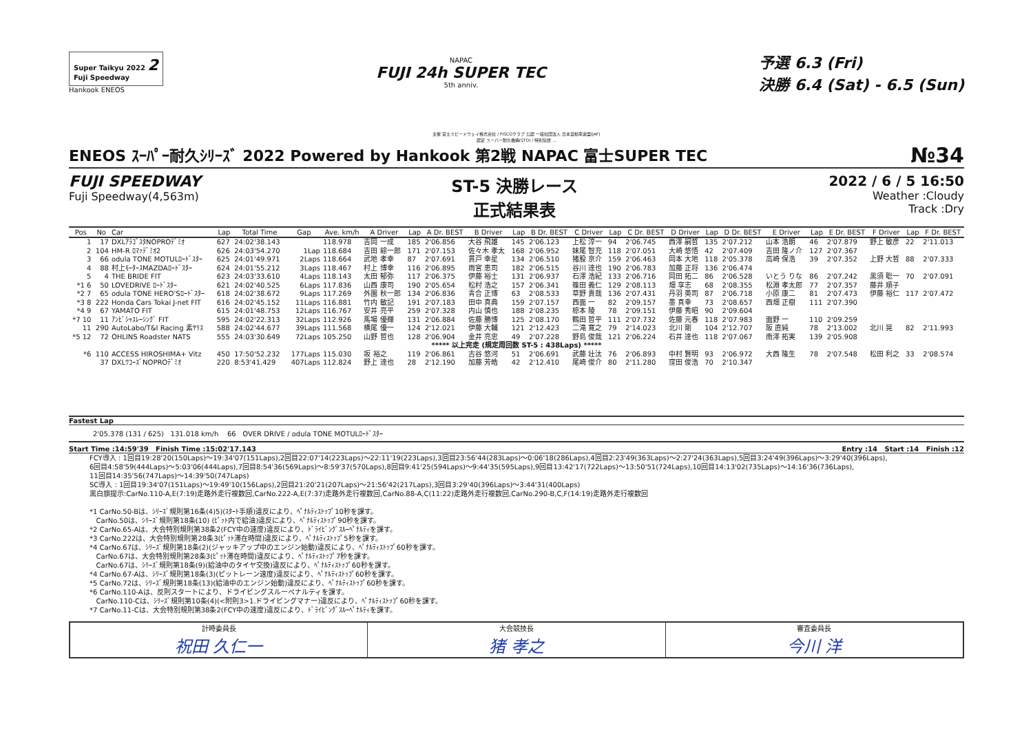Super Taikyu 2022 2
Fuji Speedway
Hankook ENEOS
NAPAC
FUJI 24h SUPER TEC
5th anniv.
予選 6.3 (Fri)
決勝 6.4 (Sat) - 6.5 (Sun)
主催 富士スピードウェイ株式会社 / FISCOクラブ 公認 一般社団法人 日本自動車連盟(JAF)
認定 スーパー耐久機構(STO) / 特別協賛 …
ENEOS ｽｰﾊﾟｰ耐久ｼﾘｰｽﾞ 2022 Powered by Hankook 第2戦 NAPAC 富士SUPER TEC №34
FUJI SPEEDWAY
Fuji Speedway(4,563m)
ST-5 決勝レース
正式結果表
2022 / 6 / 5 16:50
Weather :Cloudy
Track :Dry
| Pos | No | Car | Lap | Total Time | Gap | Ave. km/h | A Driver | Lap | A Dr. BEST | B Driver | Lap | B Dr. BEST | C Driver | Lap | C Dr. BEST | D Driver | Lap | D Dr. BEST | E Driver | Lap | E Dr. BEST | F Driver | Lap | F Dr. BEST |
| --- | --- | --- | --- | --- | --- | --- | --- | --- | --- | --- | --- | --- | --- | --- | --- | --- | --- | --- | --- | --- | --- | --- | --- | --- |
| 1 | 17 | DXLｱﾗｺﾞｽﾀNOPROﾃﾞﾐｵ | 627 | 24:02'38.143 | | 118.978 | 吉岡 一成 | 185 | 2'06.856 | 大谷 飛雄 | 145 | 2'06.123 | 上松 淳一 | 94 | 2'06.745 | 西澤 嗣哲 | 135 | 2'07.212 | 山本 浩朗 | 46 | 2'07.879 | 野上 敏彦 | 22 | 2'11.013 |
| 2 | 104 | HM-R ﾛﾏｯﾃﾞﾐｵ2 | 626 | 24:03'54.270 | 1Lap | 118.684 | 吉田 綜一郎 | 171 | 2'07.153 | 佐々木 孝太 | 168 | 2'06.952 | 妹尾 智充 | 118 | 2'07.051 | 大崎 悠悟 | 42 | 2'07.409 | 吉田 隆ノ介 | 127 | 2'07.367 | | | |
| 3 | 66 | odula TONE MOTULﾛｰﾄﾞｽﾀｰ | 625 | 24:01'49.971 | 2Laps | 118.664 | 武地 孝幸 | 87 | 2'07.691 | 貫戸 幸星 | 134 | 2'06.510 | 猪股 京介 | 159 | 2'06.463 | 岡本 大地 | 118 | 2'05.378 | 高崎 保浩 | 39 | 2'07.352 | 上野 大哲 | 88 | 2'07.333 |
| 4 | 88 | 村上ﾓｰﾀｰｽMAZDAﾛｰﾄﾞｽﾀｰ | 624 | 24:01'55.212 | 3Laps | 118.467 | 村上 博幸 | 116 | 2'06.895 | 雨宮 恵司 | 182 | 2'06.515 | 谷川 達也 | 190 | 2'06.783 | 加藤 正将 | 136 | 2'06.474 | | | | | | |
| 5 | 4 | THE BRIDE FIT | 623 | 24:03'33.610 | 4Laps | 118.143 | 太田 郁弥 | 117 | 2'06.375 | 伊藤 裕士 | 131 | 2'06.937 | 石澤 浩紀 | 133 | 2'06.716 | 岡田 拓二 | 86 | 2'06.528 | いとう りな | 86 | 2'07.242 | 黒須 聡一 | 70 | 2'07.091 |
| *1 6 | 50 | LOVEDRIVE ﾛｰﾄﾞｽﾀｰ | 621 | 24:02'40.525 | 6Laps | 117.836 | 山西 康司 | 190 | 2'05.654 | 松村 浩之 | 157 | 2'06.341 | 篠田 義仁 | 129 | 2'08.113 | 畑 享志 | 68 | 2'08.355 | 松淵 孝太郎 | 77 | 2'07.357 | 藤井 順子 | | |
| *2 7 | 65 | odula TONE HERO'Sﾛｰﾄﾞｽﾀｰ | 618 | 24:02'38.672 | 9Laps | 117.269 | 外園 秋一郎 | 134 | 2'06.836 | 青合 正博 | 63 | 2'08.533 | 草野 貴哉 | 136 | 2'07.431 | 丹羽 英司 | 87 | 2'06.718 | 小原 康二 | 81 | 2'07.473 | 伊藤 裕仁 | 117 | 2'07.472 |
| *3 8 | 222 | Honda Cars Tokai J-net FIT | 616 | 24:02'45.152 | 11Laps | 116.881 | 竹内 敏記 | 191 | 2'07.183 | 田中 真典 | 159 | 2'07.157 | 西面 一 | 82 | 2'09.157 | 墨 真幸 | 73 | 2'08.657 | 西畑 正樹 | 111 | 2'07.390 | | | |
| *4 9 | 67 | YAMATO FIT | 615 | 24:01'48.753 | 12Laps | 116.767 | 安井 亮平 | 259 | 2'07.328 | 内山 慎也 | 188 | 2'08.235 | 椋本 陵 | 78 | 2'09.151 | 伊藤 秀昭 | 90 | 2'09.604 | | | | | | |
| *7 10 | 11 | ｱﾝﾋﾞｼｬｽﾚｰｼﾝｸﾞ FIT | 595 | 24:02'22.313 | 32Laps | 112.926 | 馬場 優輝 | 131 | 2'06.884 | 佐藤 勝博 | 125 | 2'08.170 | 鶴田 哲平 | 111 | 2'07.732 | 佐藤 元春 | 118 | 2'07.983 | 面野 一 | 110 | 2'09.259 | | | |
| 11 | 290 | AutoLabo/T&I Racing 素ﾔﾘｽ | 588 | 24:02'44.677 | 39Laps | 111.568 | 横尾 優一 | 124 | 2'12.021 | 伊藤 大輔 | 121 | 2'12.423 | 二滝 寛之 | 79 | 2'14.023 | 北川 剛 | 104 | 2'12.707 | 阪 直純 | 78 | 2'13.002 | 北川 晃 | 82 | 2'11.993 |
| *5 12 | 72 | OHLINS Roadster NATS | 555 | 24:03'30.649 | 72Laps | 105.250 | 山野 哲也 | 128 | 2'06.904 | 金井 亮忠 | 49 | 2'07.228 | 野島 俊哉 | 121 | 2'06.224 | 石井 達也 | 118 | 2'07.067 | 南澤 拓実 | 139 | 2'05.908 | | | |
| ***** 以上完走 (規定周回数 ST-5 : 438Laps) ***** | | | | | | | | | | | | | | | | | | | | | | | | |
| *6 | 110 | ACCESS HIROSHIMA+ Vitz | 450 | 17:50'52.232 | 177Laps | 115.030 | 坂 裕之 | 119 | 2'06.861 | 古谷 悠河 | 51 | 2'06.691 | 武藤 壮汰 | 76 | 2'06.893 | 中村 賢明 | 93 | 2'06.972 | 大西 隆生 | 78 | 2'07.548 | 松田 利之 | 33 | 2'08.574 |
| | 37 | DXLﾜｺｰｽﾞNOPROﾃﾞﾐｵ | 220 | 8:53'41.429 | 407Laps | 112.824 | 野上 達也 | 28 | 2'12.190 | 加藤 芳皓 | 42 | 2'12.410 | 尾崎 俊介 | 80 | 2'11.280 | 窪田 俊浩 | 70 | 2'10.347 | | | | | | |
Fastest Lap
2'05.378 (131 / 625) 131.018 km/h 66 OVER DRIVE / odula TONE MOTULﾛｰﾄﾞｽﾀｰ
Start Time :14:59'39 Finish Time :15:02'17.143 Entry :14 Start :14 Finish :12
FCY導入 : 1回目19:28'20(150Laps)～19:34'07(151Laps),2回目22:07'14(223Laps)～22:11'19(223Laps),3回目23:56'44(283Laps)～0:06'18(286Laps),4回目2:23'49(363Laps)～2:27'24(363Laps),5回目3:24'49(396Laps)～3:29'40(396Laps),
6回目4:58'59(444Laps)～5:03'06(444Laps),7回目8:54'36(569Laps)～8:59'37(570Laps),8回目9:41'25(594Laps)～9:44'35(595Laps),9回目13:42'17(722Laps)～13:50'51(724Laps),10回目14:13'02(735Laps)～14:16'36(736Laps),
11回目14:35'56(747Laps)～14:39'50(747Laps)
SC導入 : 1回目19:34'07(151Laps)～19:49'10(156Laps),2回目21:20'21(207Laps)～21:56'42(217Laps),3回目3:29'40(396Laps)～3:44'31(400Laps)
黒白旗提示:CarNo.110-A,E(7:19)走路外走行複数回,CarNo.222-A,E(7:37)走路外走行複数回,CarNo.88-A,C(11:22)走路外走行複数回,CarNo.290-B,C,F(14:19)走路外走行複数回
*1 CarNo.50-Bは、ｼﾘｰｽﾞ規則第16条(4)5)(ｽﾀｰﾄ手順)違反により、ﾍﾟﾅﾙﾃｨｽﾄｯﾌﾟ10秒を課す。
CarNo.50は、ｼﾘｰｽﾞ規則第18条(10) (ﾋﾟｯﾄ内で給油)違反により、ﾍﾟﾅﾙﾃｨｽﾄｯﾌﾟ90秒を課す。
*2 CarNo.65-Aは、大会特別規則第38条2(FCY中の速度)違反により、ﾄﾞﾗｲﾋﾞﾝｸﾞｽﾙｰﾍﾟﾅﾙﾃｨを課す。
*3 CarNo.222は、大会特別規則第28条3(ﾋﾟｯﾄ滞在時間)違反により、ﾍﾟﾅﾙﾃｨｽﾄｯﾌﾟ5秒を課す。
*4 CarNo.67は、ｼﾘｰｽﾞ規則第18条(2)(ジャッキアップ中のエンジン始動)違反により、ﾍﾟﾅﾙﾃｨｽﾄｯﾌﾟ60秒を課す。
CarNo.67は、大会特別規則第28条3(ﾋﾟｯﾄ滞在時間)違反により、ﾍﾟﾅﾙﾃｨｽﾄｯﾌﾟ7秒を課す。
CarNo.67は、ｼﾘｰｽﾞ規則第18条(9)(給油中のタイヤ交換)違反により、ﾍﾟﾅﾙﾃｨｽﾄｯﾌﾟ60秒を課す。
*4 CarNo.67-Aは、ｼﾘｰｽﾞ規則第18条(3)(ピットレーン速度)違反により、ﾍﾟﾅﾙﾃｨｽﾄｯﾌﾟ60秒を課す。
*5 CarNo.72は、ｼﾘｰｽﾞ規則第18条(13)(給油中のエンジン始動)違反により、ﾍﾟﾅﾙﾃｨｽﾄｯﾌﾟ60秒を課す。
*6 CarNo.110-Aは、反則スタートにより、ドライビングスルーペナルティを課す。
CarNo.110-Cは、ｼﾘｰｽﾞ規則第10条(4)(<附則3>1.ドライビングマナー)違反により、ﾍﾟﾅﾙﾃｨｽﾄｯﾌﾟ60秒を課す。
*7 CarNo.11-Cは、大会特別規則第38条2(FCY中の速度)違反により、ﾄﾞﾗｲﾋﾞﾝｸﾞｽﾙｰﾍﾟﾅﾙﾃｨを課す。
計時委員長
祝田 久仁一
大会競技長
猪 孝之
審査委員長
今川 洋